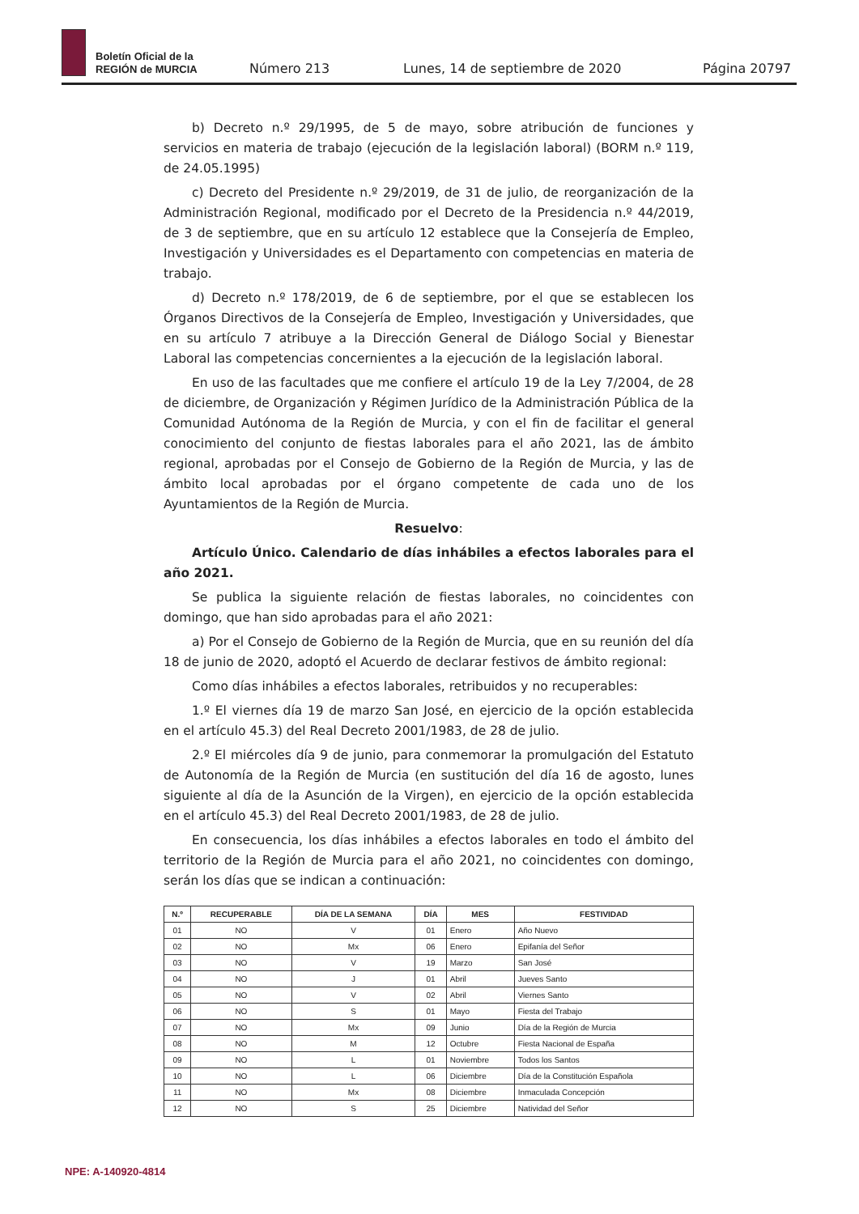Boletín Oficial de la
REGIÓN de MURCIA
Número 213 Lunes, 14 de septiembre de 2020 Página 20797
b) Decreto n.º 29/1995, de 5 de mayo, sobre atribución de funciones y servicios en materia de trabajo (ejecución de la legislación laboral) (BORM n.º 119, de 24.05.1995)
c) Decreto del Presidente n.º 29/2019, de 31 de julio, de reorganización de la Administración Regional, modificado por el Decreto de la Presidencia n.º 44/2019, de 3 de septiembre, que en su artículo 12 establece que la Consejería de Empleo, Investigación y Universidades es el Departamento con competencias en materia de trabajo.
d) Decreto n.º 178/2019, de 6 de septiembre, por el que se establecen los Órganos Directivos de la Consejería de Empleo, Investigación y Universidades, que en su artículo 7 atribuye a la Dirección General de Diálogo Social y Bienestar Laboral las competencias concernientes a la ejecución de la legislación laboral.
En uso de las facultades que me confiere el artículo 19 de la Ley 7/2004, de 28 de diciembre, de Organización y Régimen Jurídico de la Administración Pública de la Comunidad Autónoma de la Región de Murcia, y con el fin de facilitar el general conocimiento del conjunto de fiestas laborales para el año 2021, las de ámbito regional, aprobadas por el Consejo de Gobierno de la Región de Murcia, y las de ámbito local aprobadas por el órgano competente de cada uno de los Ayuntamientos de la Región de Murcia.
Resuelvo:
Artículo Único. Calendario de días inhábiles a efectos laborales para el año 2021.
Se publica la siguiente relación de fiestas laborales, no coincidentes con domingo, que han sido aprobadas para el año 2021:
a) Por el Consejo de Gobierno de la Región de Murcia, que en su reunión del día 18 de junio de 2020, adoptó el Acuerdo de declarar festivos de ámbito regional:
Como días inhábiles a efectos laborales, retribuidos y no recuperables:
1.º El viernes día 19 de marzo San José, en ejercicio de la opción establecida en el artículo 45.3) del Real Decreto 2001/1983, de 28 de julio.
2.º El miércoles día 9 de junio, para conmemorar la promulgación del Estatuto de Autonomía de la Región de Murcia (en sustitución del día 16 de agosto, lunes siguiente al día de la Asunción de la Virgen), en ejercicio de la opción establecida en el artículo 45.3) del Real Decreto 2001/1983, de 28 de julio.
En consecuencia, los días inhábiles a efectos laborales en todo el ámbito del territorio de la Región de Murcia para el año 2021, no coincidentes con domingo, serán los días que se indican a continuación:
| N.º | RECUPERABLE | DÍA DE LA SEMANA | DÍA | MES | FESTIVIDAD |
| --- | --- | --- | --- | --- | --- |
| 01 | NO | V | 01 | Enero | Año Nuevo |
| 02 | NO | Mx | 06 | Enero | Epifanía del Señor |
| 03 | NO | V | 19 | Marzo | San José |
| 04 | NO | J | 01 | Abril | Jueves Santo |
| 05 | NO | V | 02 | Abril | Viernes Santo |
| 06 | NO | S | 01 | Mayo | Fiesta del Trabajo |
| 07 | NO | Mx | 09 | Junio | Día de la Región de Murcia |
| 08 | NO | M | 12 | Octubre | Fiesta Nacional de España |
| 09 | NO | L | 01 | Noviembre | Todos los Santos |
| 10 | NO | L | 06 | Diciembre | Día de la Constitución Española |
| 11 | NO | Mx | 08 | Diciembre | Inmaculada Concepción |
| 12 | NO | S | 25 | Diciembre | Natividad del Señor |
NPE: A-140920-4814